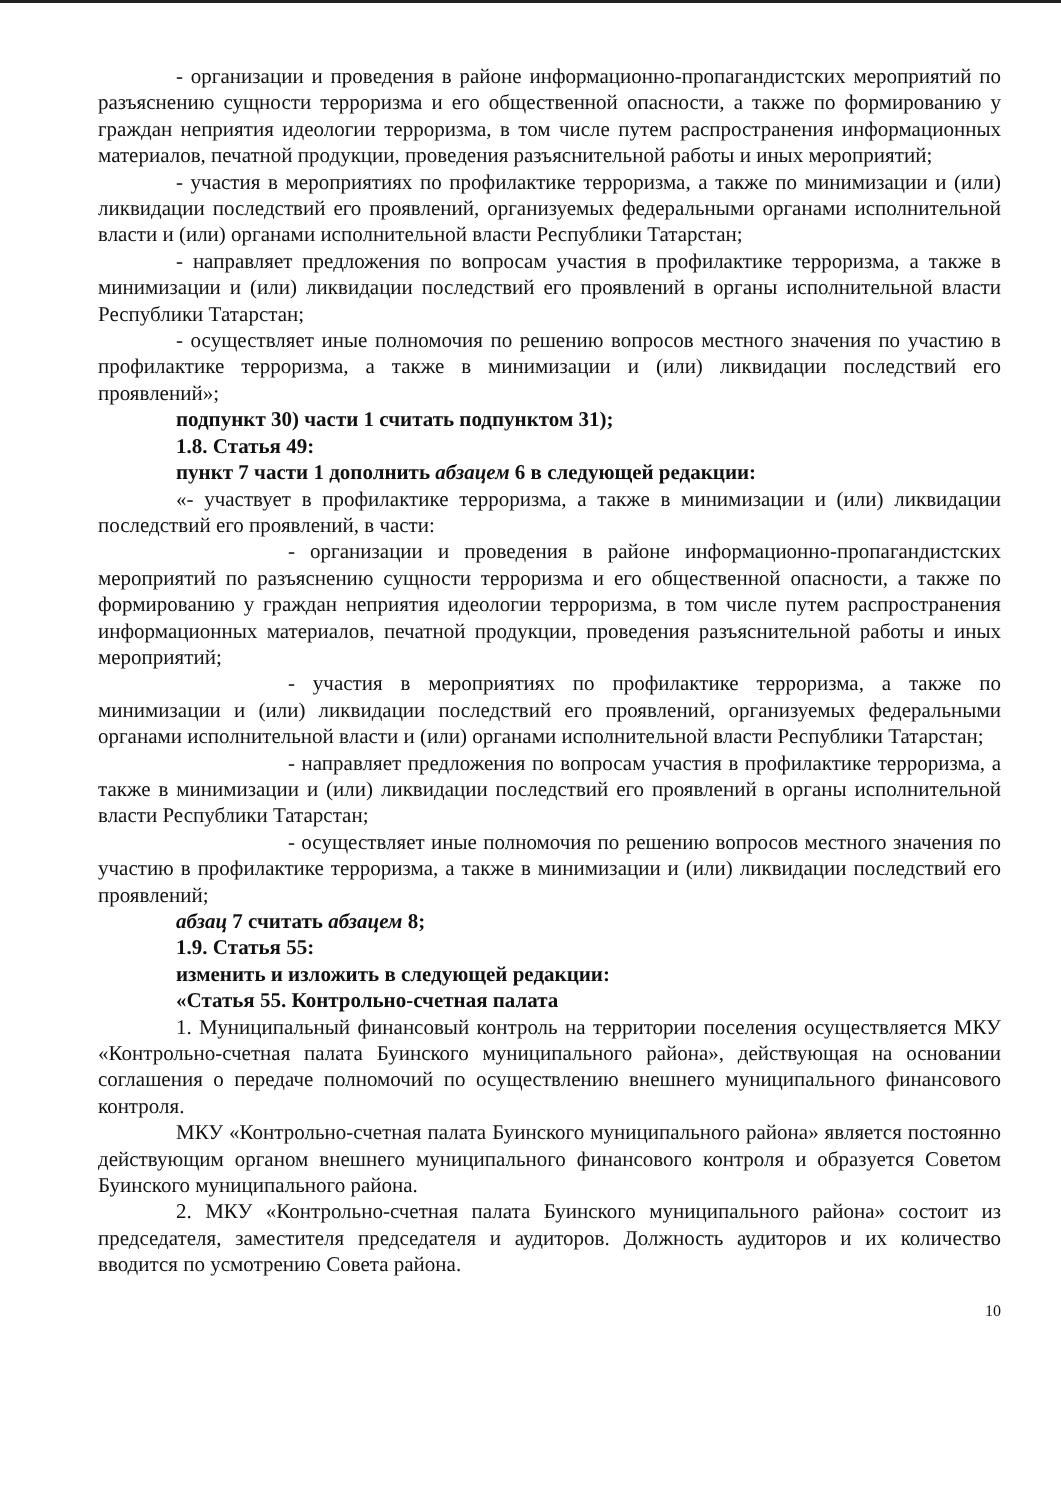- организации и проведения в районе информационно-пропагандистских мероприятий по разъяснению сущности терроризма и его общественной опасности, а также по формированию у граждан неприятия идеологии терроризма, в том числе путем распространения информационных материалов, печатной продукции, проведения разъяснительной работы и иных мероприятий;
- участия в мероприятиях по профилактике терроризма, а также по минимизации и (или) ликвидации последствий его проявлений, организуемых федеральными органами исполнительной власти и (или) органами исполнительной власти Республики Татарстан;
- направляет предложения по вопросам участия в профилактике терроризма, а также в минимизации и (или) ликвидации последствий его проявлений в органы исполнительной власти Республики Татарстан;
- осуществляет иные полномочия по решению вопросов местного значения по участию в профилактике терроризма, а также в минимизации и (или) ликвидации последствий его проявлений»;
подпункт 30) части 1 считать подпунктом 31);
1.8. Статья 49:
пункт 7 части 1 дополнить абзацем 6 в следующей редакции:
«- участвует в профилактике терроризма, а также в минимизации и (или) ликвидации последствий его проявлений, в части:
- организации и проведения в районе информационно-пропагандистских мероприятий по разъяснению сущности терроризма и его общественной опасности, а также по формированию у граждан неприятия идеологии терроризма, в том числе путем распространения информационных материалов, печатной продукции, проведения разъяснительной работы и иных мероприятий;
- участия в мероприятиях по профилактике терроризма, а также по минимизации и (или) ликвидации последствий его проявлений, организуемых федеральными органами исполнительной власти и (или) органами исполнительной власти Республики Татарстан;
- направляет предложения по вопросам участия в профилактике терроризма, а также в минимизации и (или) ликвидации последствий его проявлений в органы исполнительной власти Республики Татарстан;
- осуществляет иные полномочия по решению вопросов местного значения по участию в профилактике терроризма, а также в минимизации и (или) ликвидации последствий его проявлений;
абзац 7 считать абзацем 8;
1.9. Статья 55:
изменить и изложить в следующей редакции:
«Статья 55. Контрольно-счетная палата
1. Муниципальный финансовый контроль на территории поселения осуществляется МКУ «Контрольно-счетная палата Буинского муниципального района», действующая на основании соглашения о передаче полномочий по осуществлению внешнего муниципального финансового контроля.
МКУ «Контрольно-счетная палата Буинского муниципального района» является постоянно действующим органом внешнего муниципального финансового контроля и образуется Советом Буинского муниципального района.
2. МКУ «Контрольно-счетная палата Буинского муниципального района» состоит из председателя, заместителя председателя и аудиторов. Должность аудиторов и их количество вводится по усмотрению Совета района.
10